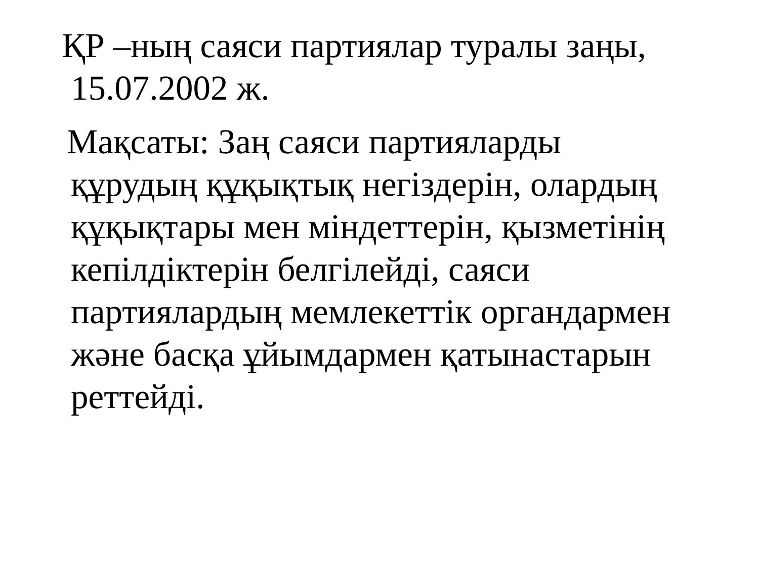ҚР –ның саяси партиялар туралы заңы,
15.07.2002 ж.
Мақсаты: Заң саяси партияларды
құрудың құқықтық негіздерін, олардың
құқықтары мен міндеттерін, қызметінің
кепілдіктерін белгілейді, саяси
партиялардың мемлекеттік органдармен
және басқа ұйымдармен қатынастарын
реттейді.